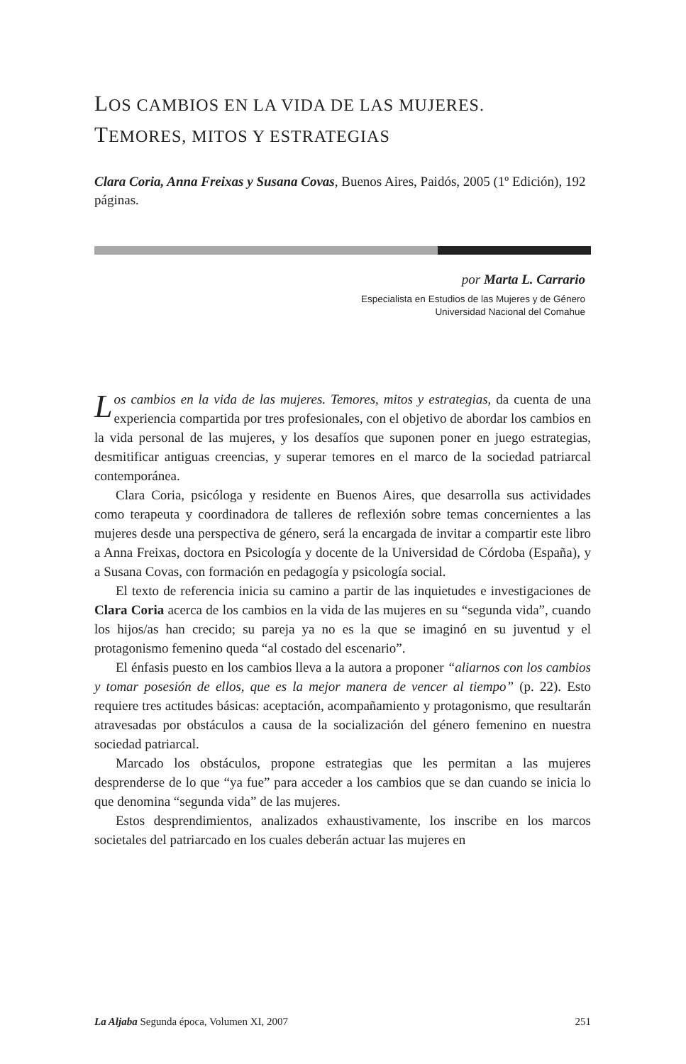LOS CAMBIOS EN LA VIDA DE LAS MUJERES.
TEMORES, MITOS Y ESTRATEGIAS
Clara Coria, Anna Freixas y Susana Covas, Buenos Aires, Paidós, 2005 (1º Edición), 192 páginas.
por Marta L. Carrario
Especialista en Estudios de las Mujeres y de Género
Universidad Nacional del Comahue
Los cambios en la vida de las mujeres. Temores, mitos y estrategias, da cuenta de una experiencia compartida por tres profesionales, con el objetivo de abordar los cambios en la vida personal de las mujeres, y los desafíos que suponen poner en juego estrategias, desmitificar antiguas creencias, y superar temores en el marco de la sociedad patriarcal contemporánea.
Clara Coria, psicóloga y residente en Buenos Aires, que desarrolla sus actividades como terapeuta y coordinadora de talleres de reflexión sobre temas concernientes a las mujeres desde una perspectiva de género, será la encargada de invitar a compartir este libro a Anna Freixas, doctora en Psicología y docente de la Universidad de Córdoba (España), y a Susana Covas, con formación en pedagogía y psicología social.
El texto de referencia inicia su camino a partir de las inquietudes e investigaciones de Clara Coria acerca de los cambios en la vida de las mujeres en su “segunda vida”, cuando los hijos/as han crecido; su pareja ya no es la que se imaginó en su juventud y el protagonismo femenino queda “al costado del escenario”.
El énfasis puesto en los cambios lleva a la autora a proponer “aliarnos con los cambios y tomar posesión de ellos, que es la mejor manera de vencer al tiempo” (p. 22). Esto requiere tres actitudes básicas: aceptación, acompañamiento y protagonismo, que resultarán atravesadas por obstáculos a causa de la socialización del género femenino en nuestra sociedad patriarcal.
Marcado los obstáculos, propone estrategias que les permitan a las mujeres desprenderse de lo que “ya fue” para acceder a los cambios que se dan cuando se inicia lo que denomina “segunda vida” de las mujeres.
Estos desprendimientos, analizados exhaustivamente, los inscribe en los marcos societales del patriarcado en los cuales deberán actuar las mujeres en
La Aljaba Segunda época, Volumen XI, 2007 251